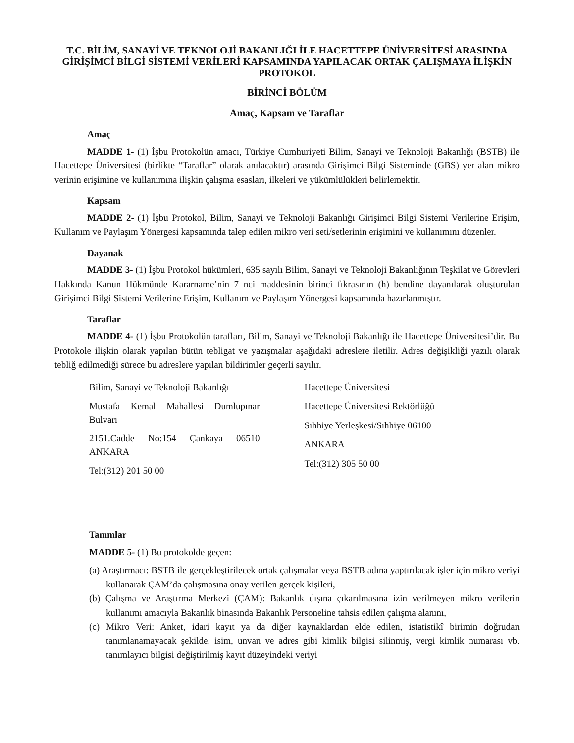T.C. BİLİM, SANAYİ VE TEKNOLOJİ BAKANLIĞI İLE HACETTEPE ÜNİVERSİTESİ ARASINDA GİRİŞİMCİ BİLGİ SİSTEMİ VERİLERİ KAPSAMINDA YAPILACAK ORTAK ÇALIŞMAYA İLİŞKİN PROTOKOL
BİRİNCİ BÖLÜM
Amaç, Kapsam ve Taraflar
Amaç
MADDE 1- (1) İşbu Protokolün amacı, Türkiye Cumhuriyeti Bilim, Sanayi ve Teknoloji Bakanlığı (BSTB) ile Hacettepe Üniversitesi (birlikte “Taraflar” olarak anılacaktır) arasında Girişimci Bilgi Sisteminde (GBS) yer alan mikro verinin erişimine ve kullanımına ilişkin çalışma esasları, ilkeleri ve yükümlülükleri belirlemektir.
Kapsam
MADDE 2- (1) İşbu Protokol, Bilim, Sanayi ve Teknoloji Bakanlığı Girişimci Bilgi Sistemi Verilerine Erişim, Kullanım ve Paylaşım Yönergesi kapsamında talep edilen mikro veri seti/setlerinin erişimini ve kullanımını düzenler.
Dayanak
MADDE 3- (1) İşbu Protokol hükümleri, 635 sayılı Bilim, Sanayi ve Teknoloji Bakanlığının Teşkilat ve Görevleri Hakkında Kanun Hükmünde Kararname’nin 7 nci maddesinin birinci fıkrasının (h) bendine dayanılarak oluşturulan Girişimci Bilgi Sistemi Verilerine Erişim, Kullanım ve Paylaşım Yönergesi kapsamında hazırlanmıştır.
Taraflar
MADDE 4- (1) İşbu Protokolün tarafları, Bilim, Sanayi ve Teknoloji Bakanlığı ile Hacettepe Üniversitesi’dir. Bu Protokole ilişkin olarak yapılan bütün tebligat ve yazışmalar aşağıdaki adreslere iletilir. Adres değişikliği yazılı olarak tebliğ edilmediği sürece bu adreslere yapılan bildirimler geçerli sayılır.
Bilim, Sanayi ve Teknoloji Bakanlığı
Mustafa Kemal Mahallesi Dumlupınar Bulvarı
2151.Cadde No:154 Çankaya 06510 ANKARA
Tel:(312) 201 50 00
Hacettepe Üniversitesi
Hacettepe Üniversitesi Rektörlüğü
Sıhhiye Yerleşkesi/Sıhhiye 06100
ANKARA
Tel:(312) 305 50 00
Tanımlar
MADDE 5- (1) Bu protokolde geçen:
(a) Araştırmacı: BSTB ile gerçekleştirilecek ortak çalışmalar veya BSTB adına yaptırılacak işler için mikro veriyi kullanarak ÇAM’da çalışmasına onay verilen gerçek kişileri,
(b) Çalışma ve Araştırma Merkezi (ÇAM): Bakanlık dışına çıkarılmasına izin verilmeyen mikro verilerin kullanımı amacıyla Bakanlık binasında Bakanlık Personeline tahsis edilen çalışma alanını,
(c) Mikro Veri: Anket, idari kayıt ya da diğer kaynaklardan elde edilen, istatistikî birimin doğrudan tanımlanamayacak şekilde, isim, unvan ve adres gibi kimlik bilgisi silinmiş, vergi kimlik numarası vb. tanımlayıcı bilgisi değiştirilmiş kayıt düzeyindeki veriyi